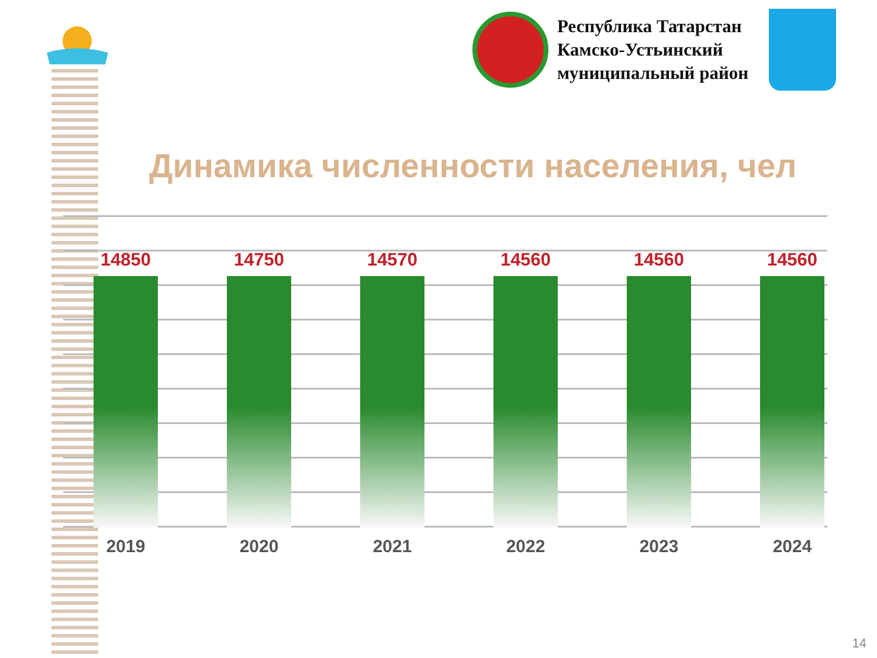Республика Татарстан
Камско-Устьинский
муниципальный район
Динамика численности населения, чел
14850
2019
14750
2020
14570
2021
14560
2022
14560
2023
14560
2024
14